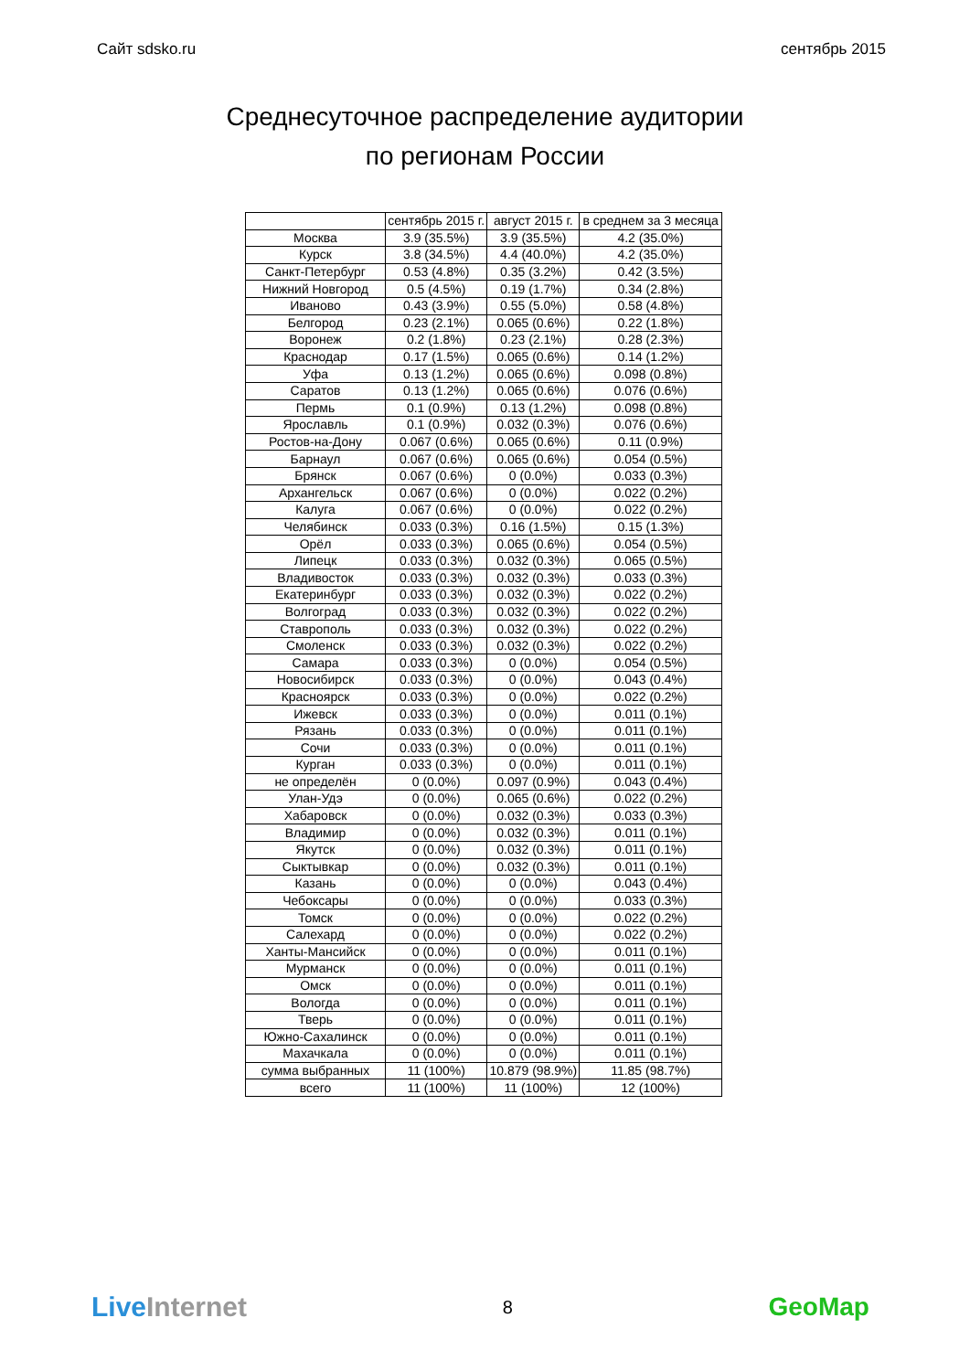Сайт sdsko.ru сентябрь 2015
Среднесуточное распределение аудитории
по регионам России
| | сентябрь 2015 г. | август 2015 г. | в среднем за 3 месяца |
| --- | --- | --- | --- |
| Москва | 3.9 (35.5%) | 3.9 (35.5%) | 4.2 (35.0%) |
| Курск | 3.8 (34.5%) | 4.4 (40.0%) | 4.2 (35.0%) |
| Санкт-Петербург | 0.53 (4.8%) | 0.35 (3.2%) | 0.42 (3.5%) |
| Нижний Новгород | 0.5 (4.5%) | 0.19 (1.7%) | 0.34 (2.8%) |
| Иваново | 0.43 (3.9%) | 0.55 (5.0%) | 0.58 (4.8%) |
| Белгород | 0.23 (2.1%) | 0.065 (0.6%) | 0.22 (1.8%) |
| Воронеж | 0.2 (1.8%) | 0.23 (2.1%) | 0.28 (2.3%) |
| Краснодар | 0.17 (1.5%) | 0.065 (0.6%) | 0.14 (1.2%) |
| Уфа | 0.13 (1.2%) | 0.065 (0.6%) | 0.098 (0.8%) |
| Саратов | 0.13 (1.2%) | 0.065 (0.6%) | 0.076 (0.6%) |
| Пермь | 0.1 (0.9%) | 0.13 (1.2%) | 0.098 (0.8%) |
| Ярославль | 0.1 (0.9%) | 0.032 (0.3%) | 0.076 (0.6%) |
| Ростов-на-Дону | 0.067 (0.6%) | 0.065 (0.6%) | 0.11 (0.9%) |
| Барнаул | 0.067 (0.6%) | 0.065 (0.6%) | 0.054 (0.5%) |
| Брянск | 0.067 (0.6%) | 0 (0.0%) | 0.033 (0.3%) |
| Архангельск | 0.067 (0.6%) | 0 (0.0%) | 0.022 (0.2%) |
| Калуга | 0.067 (0.6%) | 0 (0.0%) | 0.022 (0.2%) |
| Челябинск | 0.033 (0.3%) | 0.16 (1.5%) | 0.15 (1.3%) |
| Орёл | 0.033 (0.3%) | 0.065 (0.6%) | 0.054 (0.5%) |
| Липецк | 0.033 (0.3%) | 0.032 (0.3%) | 0.065 (0.5%) |
| Владивосток | 0.033 (0.3%) | 0.032 (0.3%) | 0.033 (0.3%) |
| Екатеринбург | 0.033 (0.3%) | 0.032 (0.3%) | 0.022 (0.2%) |
| Волгоград | 0.033 (0.3%) | 0.032 (0.3%) | 0.022 (0.2%) |
| Ставрополь | 0.033 (0.3%) | 0.032 (0.3%) | 0.022 (0.2%) |
| Смоленск | 0.033 (0.3%) | 0.032 (0.3%) | 0.022 (0.2%) |
| Самара | 0.033 (0.3%) | 0 (0.0%) | 0.054 (0.5%) |
| Новосибирск | 0.033 (0.3%) | 0 (0.0%) | 0.043 (0.4%) |
| Красноярск | 0.033 (0.3%) | 0 (0.0%) | 0.022 (0.2%) |
| Ижевск | 0.033 (0.3%) | 0 (0.0%) | 0.011 (0.1%) |
| Рязань | 0.033 (0.3%) | 0 (0.0%) | 0.011 (0.1%) |
| Сочи | 0.033 (0.3%) | 0 (0.0%) | 0.011 (0.1%) |
| Курган | 0.033 (0.3%) | 0 (0.0%) | 0.011 (0.1%) |
| не определён | 0 (0.0%) | 0.097 (0.9%) | 0.043 (0.4%) |
| Улан-Удэ | 0 (0.0%) | 0.065 (0.6%) | 0.022 (0.2%) |
| Хабаровск | 0 (0.0%) | 0.032 (0.3%) | 0.033 (0.3%) |
| Владимир | 0 (0.0%) | 0.032 (0.3%) | 0.011 (0.1%) |
| Якутск | 0 (0.0%) | 0.032 (0.3%) | 0.011 (0.1%) |
| Сыктывкар | 0 (0.0%) | 0.032 (0.3%) | 0.011 (0.1%) |
| Казань | 0 (0.0%) | 0 (0.0%) | 0.043 (0.4%) |
| Чебоксары | 0 (0.0%) | 0 (0.0%) | 0.033 (0.3%) |
| Томск | 0 (0.0%) | 0 (0.0%) | 0.022 (0.2%) |
| Салехард | 0 (0.0%) | 0 (0.0%) | 0.022 (0.2%) |
| Ханты-Мансийск | 0 (0.0%) | 0 (0.0%) | 0.011 (0.1%) |
| Мурманск | 0 (0.0%) | 0 (0.0%) | 0.011 (0.1%) |
| Омск | 0 (0.0%) | 0 (0.0%) | 0.011 (0.1%) |
| Вологда | 0 (0.0%) | 0 (0.0%) | 0.011 (0.1%) |
| Тверь | 0 (0.0%) | 0 (0.0%) | 0.011 (0.1%) |
| Южно-Сахалинск | 0 (0.0%) | 0 (0.0%) | 0.011 (0.1%) |
| Махачкала | 0 (0.0%) | 0 (0.0%) | 0.011 (0.1%) |
| сумма выбранных | 11 (100%) | 10.879 (98.9%) | 11.85 (98.7%) |
| всего | 11 (100%) | 11 (100%) | 12 (100%) |
Live Internet 8 GeoMap